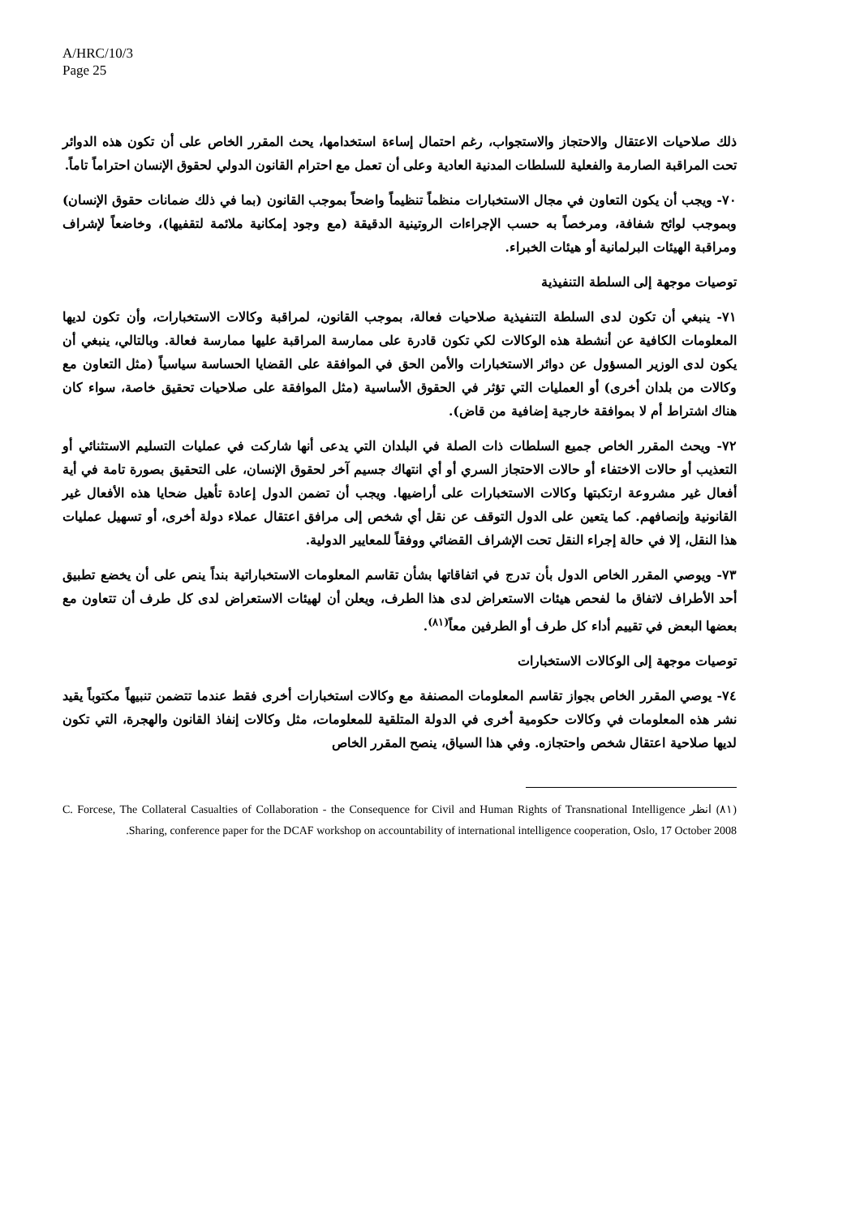A/HRC/10/3
Page 25
ذلك صلاحيات الاعتقال والاحتجاز والاستجواب، رغم احتمال إساءة استخدامها، يحث المقرر الخاص على أن تكون هذه الدوائر تحت المراقبة الصارمة والفعلية للسلطات المدنية العادية وعلى أن تعمل مع احترام القانون الدولي لحقوق الإنسان احتراماً تاماً.
٧٠- ويجب أن يكون التعاون في مجال الاستخبارات منظماً تنظيماً واضحاً بموجب القانون (بما في ذلك ضمانات حقوق الإنسان) وبموجب لوائح شفافة، ومرخصاً به حسب الإجراءات الروتينية الدقيقة (مع وجود إمكانية ملائمة لتقفيها)، وخاضعاً لإشراف ومراقبة الهيئات البرلمانية أو هيئات الخبراء.
توصيات موجهة إلى السلطة التنفيذية
٧١- ينبغي أن تكون لدى السلطة التنفيذية صلاحيات فعالة، بموجب القانون، لمراقبة وكالات الاستخبارات، وأن تكون لديها المعلومات الكافية عن أنشطة هذه الوكالات لكي تكون قادرة على ممارسة المراقبة عليها ممارسة فعالة. وبالتالي، ينبغي أن يكون لدى الوزير المسؤول عن دوائر الاستخبارات والأمن الحق في الموافقة على القضايا الحساسة سياسياً (مثل التعاون مع وكالات من بلدان أخرى) أو العمليات التي تؤثر في الحقوق الأساسية (مثل الموافقة على صلاحيات تحقيق خاصة، سواء كان هناك اشتراط أم لا بموافقة خارجية إضافية من قاض).
٧٢- ويحث المقرر الخاص جميع السلطات ذات الصلة في البلدان التي يدعى أنها شاركت في عمليات التسليم الاستثنائي أو التعذيب أو حالات الاختفاء أو حالات الاحتجاز السري أو أي انتهاك جسيم آخر لحقوق الإنسان، على التحقيق بصورة تامة في أية أفعال غير مشروعة ارتكبتها وكالات الاستخبارات على أراضيها. ويجب أن تضمن الدول إعادة تأهيل ضحايا هذه الأفعال غير القانونية وإنصافهم. كما يتعين على الدول التوقف عن نقل أي شخص إلى مرافق اعتقال عملاء دولة أخرى، أو تسهيل عمليات هذا النقل، إلا في حالة إجراء النقل تحت الإشراف القضائي ووفقاً للمعايير الدولية.
٧٣- ويوصي المقرر الخاص الدول بأن تدرج في اتفاقاتها بشأن تقاسم المعلومات الاستخباراتية بنداً ينص على أن يخضع تطبيق أحد الأطراف لاتفاق ما لفحص هيئات الاستعراض لدى هذا الطرف، ويعلن أن لهيئات الاستعراض لدى كل طرف أن تتعاون مع بعضها البعض في تقييم أداء كل طرف أو الطرفين معاً<sup>(٨١)</sup>.
توصيات موجهة إلى الوكالات الاستخبارات
٧٤- يوصي المقرر الخاص بجواز تقاسم المعلومات المصنفة مع وكالات استخبارات أخرى فقط عندما تتضمن تنبيهاً مكتوباً يقيد نشر هذه المعلومات في وكالات حكومية أخرى في الدولة المتلقية للمعلومات، مثل وكالات إنفاذ القانون والهجرة، التي تكون لديها صلاحية اعتقال شخص واحتجازه. وفي هذا السياق، ينصح المقرر الخاص
(٨١) انظر C. Forcese, The Collateral Casualties of Collaboration - the Consequence for Civil and Human Rights of Transnational Intelligence Sharing, conference paper for the DCAF workshop on accountability of international intelligence cooperation, Oslo, 17 October 2008.